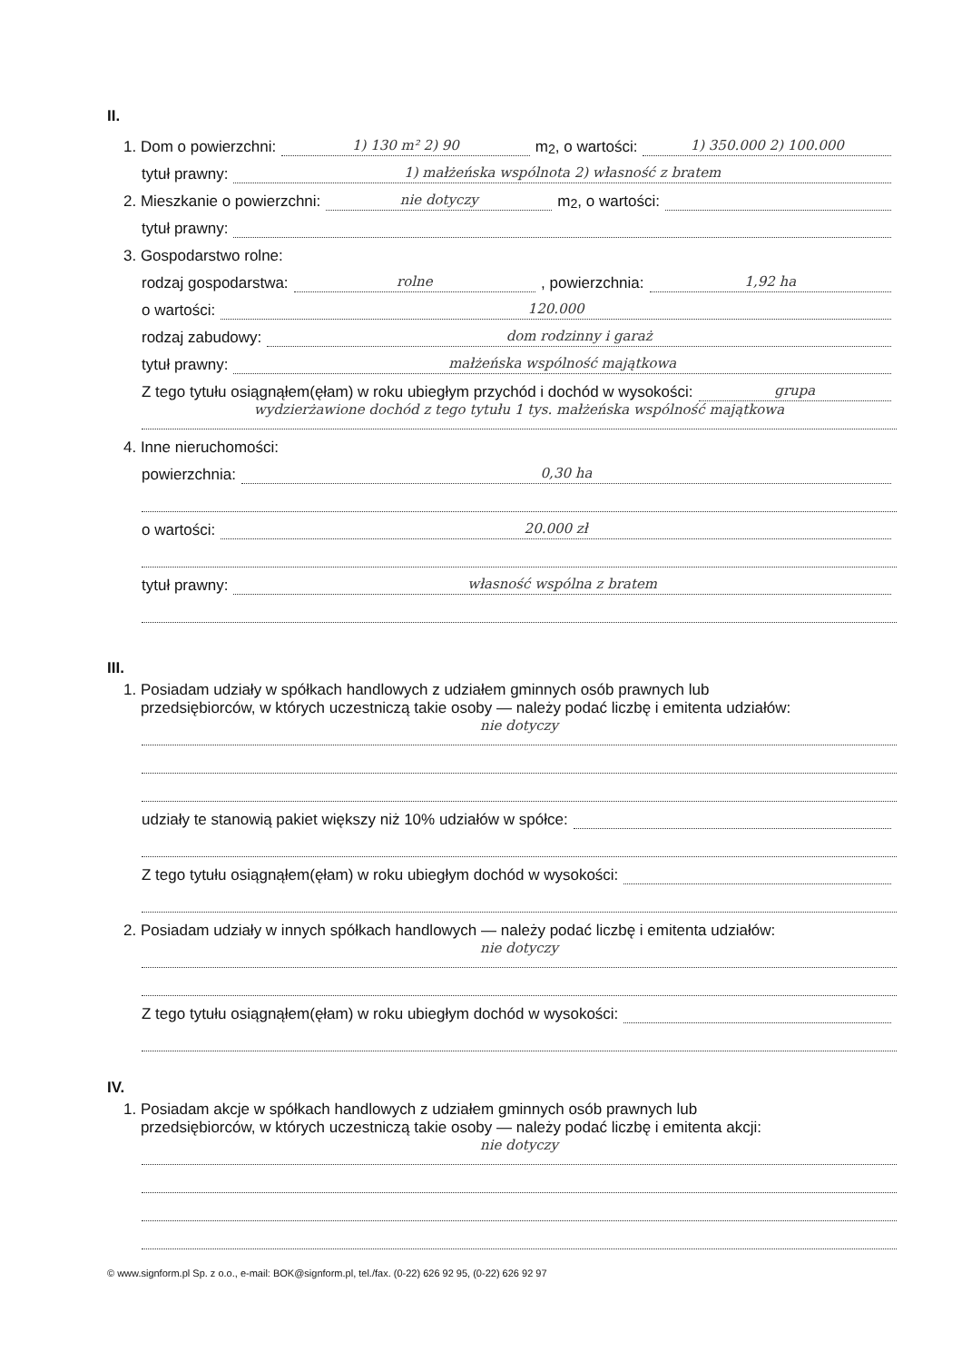II.
1. Dom o powierzchni: 1) 130 m² 2) 90 m<sup>2</sup>, o wartości: 1) 350.000 2) 100.000
tytuł prawny: 1) małżeńska wspólnota 2) własność z bratem
2. Mieszkanie o powierzchni: nie dotyczy m<sup>2</sup>, o wartości:
tytuł prawny:
3. Gospodarstwo rolne:
rodzaj gospodarstwa: rolne, powierzchnia: 1,92 ha
o wartości: 120.000
rodzaj zabudowy: dom rodzinny i garaż
tytuł prawny: małżeńska wspólność majątkowa
Z tego tytułu osiągnąłem(ęłam) w roku ubiegłym przychód i dochód w wysokości: grupa
wydzierżawione dochód z tego tytułu 1 tys. małżeńska wspólność majątkowa
4. Inne nieruchomości:
powierzchnia: 0,30 ha
o wartości: 20.000 zł
tytuł prawny: własność wspólna z bratem
III.
1. Posiadam udziały w spółkach handlowych z udziałem gminnych osób prawnych lub
przedsiębiorców, w których uczestniczą takie osoby — należy podać liczbę i emitenta udziałów:
nie dotyczy
udziały te stanowią pakiet większy niż 10% udziałów w spółce:
Z tego tytułu osiągnąłem(ęłam) w roku ubiegłym dochód w wysokości:
2. Posiadam udziały w innych spółkach handlowych — należy podać liczbę i emitenta udziałów:
nie dotyczy
Z tego tytułu osiągnąłem(ęłam) w roku ubiegłym dochód w wysokości:
IV.
1. Posiadam akcje w spółkach handlowych z udziałem gminnych osób prawnych lub
przedsiębiorców, w których uczestniczą takie osoby — należy podać liczbę i emitenta akcji:
nie dotyczy
© www.signform.pl Sp. z o.o., e-mail: BOK@signform.pl, tel./fax. (0-22) 626 92 95, (0-22) 626 92 97